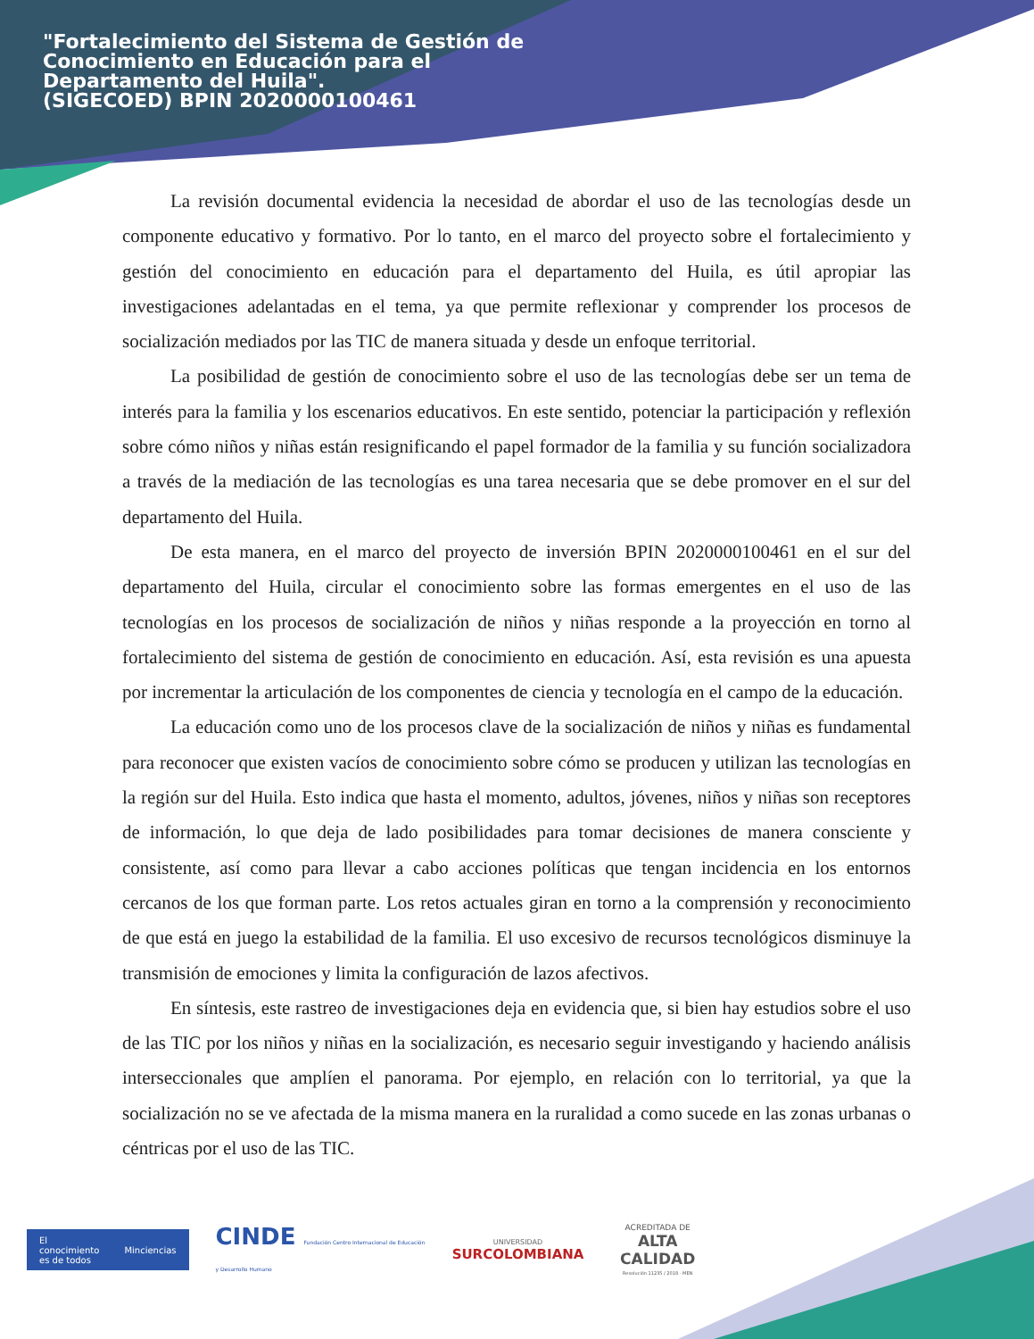"Fortalecimiento del Sistema de Gestión de
Conocimiento en Educación para el
Departamento del Huila".
(SIGECOED) BPIN 2020000100461
La revisión documental evidencia la necesidad de abordar el uso de las tecnologías desde un componente educativo y formativo. Por lo tanto, en el marco del proyecto sobre el fortalecimiento y gestión del conocimiento en educación para el departamento del Huila, es útil apropiar las investigaciones adelantadas en el tema, ya que permite reflexionar y comprender los procesos de socialización mediados por las TIC de manera situada y desde un enfoque territorial.
La posibilidad de gestión de conocimiento sobre el uso de las tecnologías debe ser un tema de interés para la familia y los escenarios educativos. En este sentido, potenciar la participación y reflexión sobre cómo niños y niñas están resignificando el papel formador de la familia y su función socializadora a través de la mediación de las tecnologías es una tarea necesaria que se debe promover en el sur del departamento del Huila.
De esta manera, en el marco del proyecto de inversión BPIN 2020000100461 en el sur del departamento del Huila, circular el conocimiento sobre las formas emergentes en el uso de las tecnologías en los procesos de socialización de niños y niñas responde a la proyección en torno al fortalecimiento del sistema de gestión de conocimiento en educación. Así, esta revisión es una apuesta por incrementar la articulación de los componentes de ciencia y tecnología en el campo de la educación.
La educación como uno de los procesos clave de la socialización de niños y niñas es fundamental para reconocer que existen vacíos de conocimiento sobre cómo se producen y utilizan las tecnologías en la región sur del Huila. Esto indica que hasta el momento, adultos, jóvenes, niños y niñas son receptores de información, lo que deja de lado posibilidades para tomar decisiones de manera consciente y consistente, así como para llevar a cabo acciones políticas que tengan incidencia en los entornos cercanos de los que forman parte. Los retos actuales giran en torno a la comprensión y reconocimiento de que está en juego la estabilidad de la familia. El uso excesivo de recursos tecnológicos disminuye la transmisión de emociones y limita la configuración de lazos afectivos.
En síntesis, este rastreo de investigaciones deja en evidencia que, si bien hay estudios sobre el uso de las TIC por los niños y niñas en la socialización, es necesario seguir investigando y haciendo análisis interseccionales que amplíen el panorama. Por ejemplo, en relación con lo territorial, ya que la socialización no se ve afectada de la misma manera en la ruralidad a como sucede en las zonas urbanas o céntricas por el uso de las TIC.
El conocimiento
es de todos Minciencias
CINDE Fundación Centro Internacional de Educación y Desarrollo Humano
UNIVERSIDAD
SURCOLOMBIANA
ACREDITADA DE
ALTA CALIDAD
Resolución 11235 / 2018 - MEN